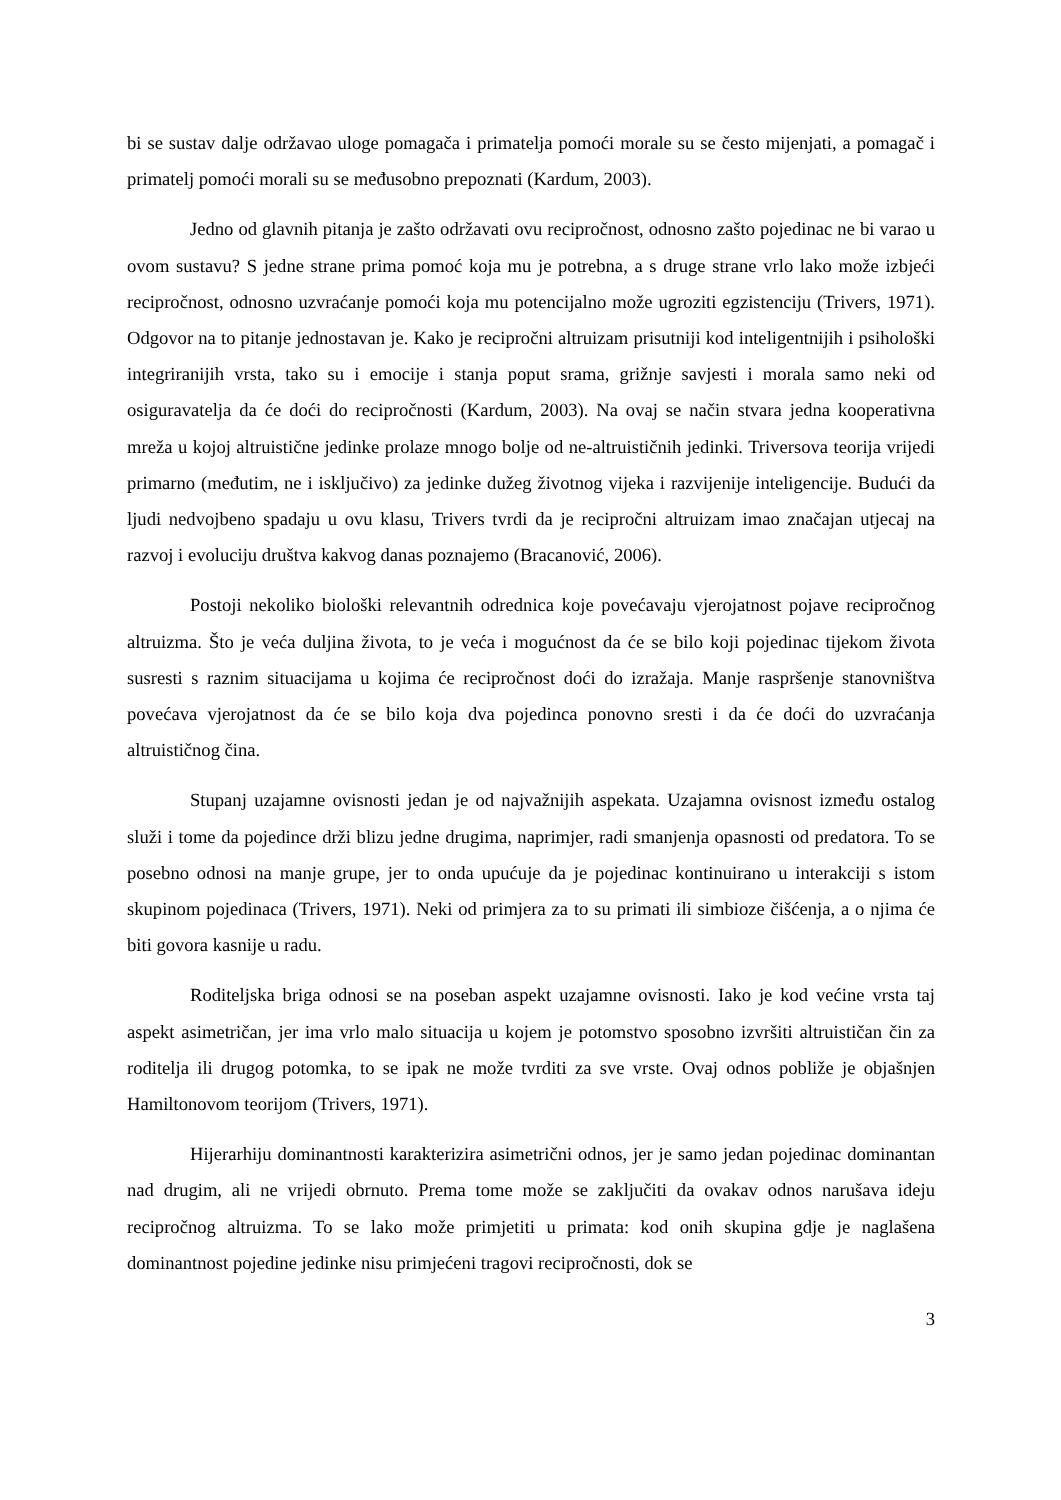bi se sustav dalje održavao uloge pomagača i primatelja pomoći morale su se često mijenjati, a pomagač i primatelj pomoći morali su se međusobno prepoznati (Kardum, 2003).
Jedno od glavnih pitanja je zašto održavati ovu recipročnost, odnosno zašto pojedinac ne bi varao u ovom sustavu? S jedne strane prima pomoć koja mu je potrebna, a s druge strane vrlo lako može izbjeći recipročnost, odnosno uzvraćanje pomoći koja mu potencijalno može ugroziti egzistenciju (Trivers, 1971). Odgovor na to pitanje jednostavan je. Kako je recipročni altruizam prisutniji kod inteligentnijih i psihološki integriranijih vrsta, tako su i emocije i stanja poput srama, grižnje savjesti i morala samo neki od osiguravatelja da će doći do recipročnosti (Kardum, 2003). Na ovaj se način stvara jedna kooperativna mreža u kojoj altruistične jedinke prolaze mnogo bolje od ne-altruističnih jedinki. Triversova teorija vrijedi primarno (međutim, ne i isključivo) za jedinke dužeg životnog vijeka i razvijenije inteligencije. Budući da ljudi nedvojbeno spadaju u ovu klasu, Trivers tvrdi da je recipročni altruizam imao značajan utjecaj na razvoj i evoluciju društva kakvog danas poznajemo (Bracanović, 2006).
Postoji nekoliko biološki relevantnih odrednica koje povećavaju vjerojatnost pojave recipročnog altruizma. Što je veća duljina života, to je veća i mogućnost da će se bilo koji pojedinac tijekom života susresti s raznim situacijama u kojima će recipročnost doći do izražaja. Manje raspršenje stanovništva povećava vjerojatnost da će se bilo koja dva pojedinca ponovno sresti i da će doći do uzvraćanja altruističnog čina.
Stupanj uzajamne ovisnosti jedan je od najvažnijih aspekata. Uzajamna ovisnost između ostalog služi i tome da pojedince drži blizu jedne drugima, naprimjer, radi smanjenja opasnosti od predatora. To se posebno odnosi na manje grupe, jer to onda upućuje da je pojedinac kontinuirano u interakciji s istom skupinom pojedinaca (Trivers, 1971). Neki od primjera za to su primati ili simbioze čišćenja, a o njima će biti govora kasnije u radu.
Roditeljska briga odnosi se na poseban aspekt uzajamne ovisnosti. Iako je kod većine vrsta taj aspekt asimetričan, jer ima vrlo malo situacija u kojem je potomstvo sposobno izvršiti altruističan čin za roditelja ili drugog potomka, to se ipak ne može tvrditi za sve vrste. Ovaj odnos pobliže je objašnjen Hamiltonovom teorijom (Trivers, 1971).
Hijerarhiju dominantnosti karakterizira asimetrični odnos, jer je samo jedan pojedinac dominantan nad drugim, ali ne vrijedi obrnuto. Prema tome može se zaključiti da ovakav odnos narušava ideju recipročnog altruizma. To se lako može primjetiti u primata: kod onih skupina gdje je naglašena dominantnost pojedine jedinke nisu primjećeni tragovi recipročnosti, dok se
3